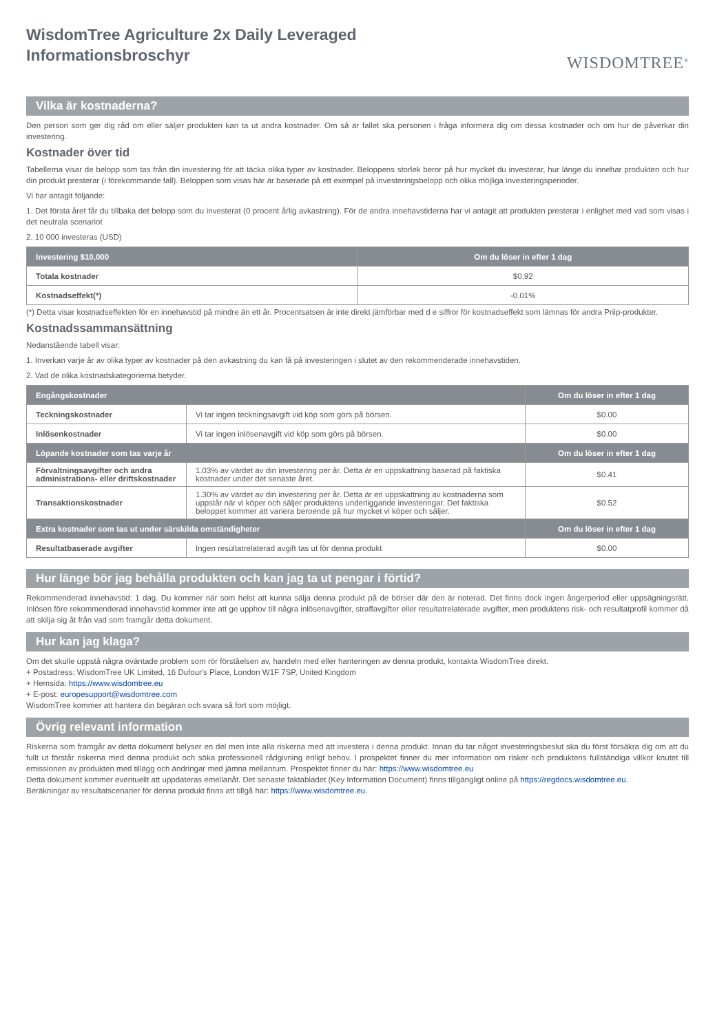WisdomTree Agriculture 2x Daily Leveraged
Informationsbroschyr
WISDOMTREE<sup>®</sup>
Vilka är kostnaderna?
Den person som ger dig råd om eller säljer produkten kan ta ut andra kostnader. Om så är fallet ska personen i fråga informera dig om dessa kostnader och om hur de påverkar din investering.
Kostnader över tid
Tabellerna visar de belopp som tas från din investering för att täcka olika typer av kostnader. Beloppens storlek beror på hur mycket du investerar, hur länge du innehar produkten och hur din produkt presterar (i förekommande fall). Beloppen som visas här är baserade på ett exempel på investeringsbelopp och olika möjliga investeringsperioder.
Vi har antagit följande:
1. Det första året får du tillbaka det belopp som du investerat (0 procent årlig avkastning). För de andra innehavstiderna har vi antagit att produkten presterar i enlighet med vad som visas i det neutrala scenariot
2. 10 000 investeras (USD)
| Investering $10,000 | Om du löser in efter 1 dag |
| --- | --- |
| Totala kostnader | $0.92 |
| Kostnadseffekt(*) | -0.01% |
(*) Detta visar kostnadseffekten för en innehavstid på mindre än ett år. Procentsatsen är inte direkt jämförbar med d e siffror för kostnadseffekt som lämnas för andra Priip-produkter.
Kostnadssammansättning
Nedanstående tabell visar:
1. Inverkan varje år av olika typer av kostnader på den avkastning du kan få på investeringen i slutet av den rekommenderade innehavstiden.
2. Vad de olika kostnadskategorierna betyder.
| Engångskostnader | | Om du löser in efter 1 dag |
| --- | --- | --- |
| Teckningskostnader | Vi tar ingen teckningsavgift vid köp som görs på börsen. | $0.00 |
| Inlösenkostnader | Vi tar ingen inlösenavgift vid köp som görs på börsen. | $0.00 |
| Löpande kostnader som tas varje år | | Om du löser in efter 1 dag |
| Förvaltningsavgifter och andra administrations- eller driftskostnader | 1.03% av värdet av din investering per år. Detta är en uppskattning baserad på faktiska kostnader under det senaste året. | $0.41 |
| Transaktionskostnader | 1.30% av värdet av din investering per år. Detta är en uppskattning av kostnaderna som uppstår när vi köper och säljer produktens underliggande investeringar. Det faktiska beloppet kommer att variera beroende på hur mycket vi köper och säljer. | $0.52 |
| Extra kostnader som tas ut under särskilda omständigheter | | Om du löser in efter 1 dag |
| Resultatbaserade avgifter | Ingen resultatrelaterad avgift tas ut för denna produkt | $0.00 |
Hur länge bör jag behålla produkten och kan jag ta ut pengar i förtid?
Rekommenderad innehavstid: 1 dag. Du kommer när som helst att kunna sälja denna produkt på de börser där den är noterad. Det finns dock ingen ångerperiod eller uppsägningsrätt. Inlösen före rekommenderad innehavstid kommer inte att ge upphov till några inlösenavgifter, straffavgifter eller resultatrelaterade avgifter, men produktens risk- och resultatprofil kommer då att skilja sig åt från vad som framgår detta dokument.
Hur kan jag klaga?
Om det skulle uppstå några oväntade problem som rör förståelsen av, handeln med eller hanteringen av denna produkt, kontakta WisdomTree direkt.
+ Postadress: WisdomTree UK Limited, 16 Dufour's Place, London W1F 7SP, United Kingdom
+ Hemsida: https://www.wisdomtree.eu
+ E-post: europesupport@wisdomtree.com
WisdomTree kommer att hantera din begäran och svara så fort som möjligt.
Övrig relevant information
Riskerna som framgår av detta dokument belyser en del men inte alla riskerna med att investera i denna produkt. Innan du tar något investeringsbeslut ska du först försäkra dig om att du fullt ut förstår riskerna med denna produkt och söka professionell rådgivning enligt behov. I prospektet finner du mer information om risker och produktens fullständiga villkor knutet till emissionen av produkten med tillägg och ändringar med jämna mellanrum. Prospektet finner du här: https://www.wisdomtree.eu
Detta dokument kommer eventuellt att uppdateras emellanåt. Det senaste faktabladet (Key Information Document) finns tillgängligt online på https://regdocs.wisdomtree.eu.
Beräkningar av resultatscenarier för denna produkt finns att tillgå här: https://www.wisdomtree.eu.